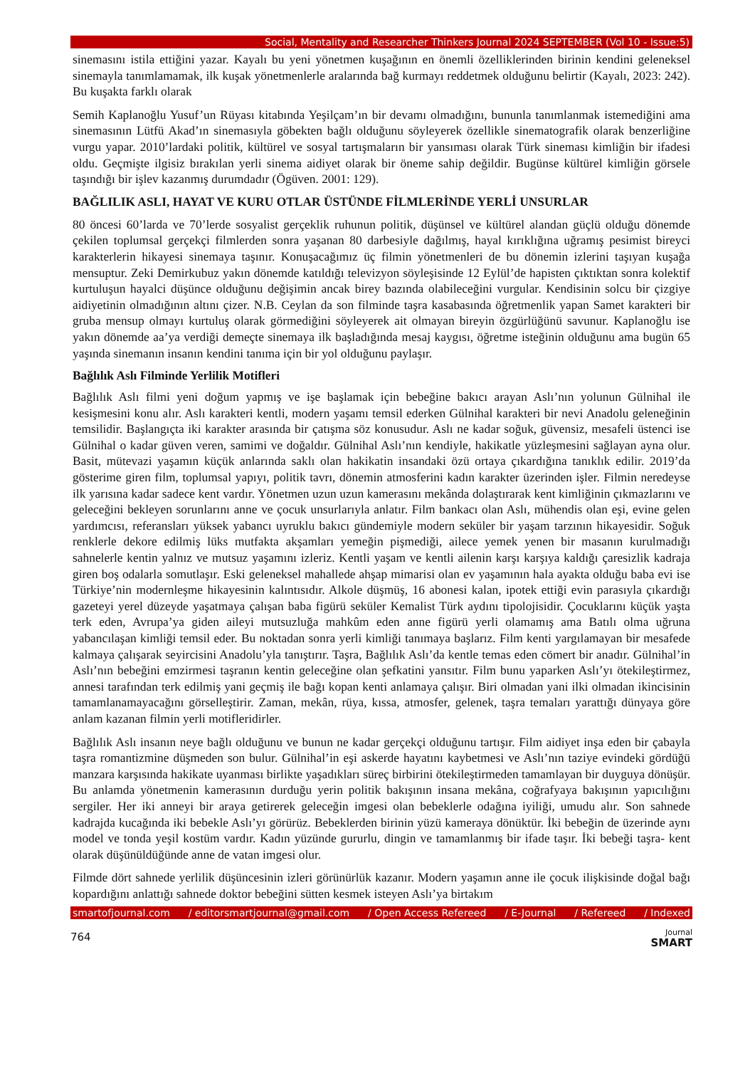Social, Mentality and Researcher Thinkers Journal 2024 SEPTEMBER (Vol 10 - Issue:5)
sinemasını istila ettiğini yazar. Kayalı bu yeni yönetmen kuşağının en önemli özelliklerinden birinin kendini geleneksel sinemayla tanımlamamak, ilk kuşak yönetmenlerle aralarında bağ kurmayı reddetmek olduğunu belirtir (Kayalı, 2023: 242). Bu kuşakta farklı olarak
Semih Kaplanoğlu Yusuf’un Rüyası kitabında Yeşilçam’ın bir devamı olmadığını, bununla tanımlanmak istemediğini ama sinemasının Lütfü Akad’ın sinemasıyla göbekten bağlı olduğunu söyleyerek özellikle sinematografik olarak benzerliğine vurgu yapar. 2010’lardaki politik, kültürel ve sosyal tartışmaların bir yansıması olarak Türk sineması kimliğin bir ifadesi oldu. Geçmişte ilgisiz bırakılan yerli sinema aidiyet olarak bir öneme sahip değildir. Bugünse kültürel kimliğin görsele taşındığı bir işlev kazanmış durumdadır (Ögüven. 2001: 129).
BAĞLILIK ASLI, HAYAT VE KURU OTLAR ÜSTÜNDE FİLMLERİNDE YERLİ UNSURLAR
80 öncesi 60’larda ve 70’lerde sosyalist gerçeklik ruhunun politik, düşünsel ve kültürel alandan güçlü olduğu dönemde çekilen toplumsal gerçekçi filmlerden sonra yaşanan 80 darbesiyle dağılmış, hayal kırıklığına uğramış pesimist bireyci karakterlerin hikayesi sinemaya taşınır. Konuşacağımız üç filmin yönetmenleri de bu dönemin izlerini taşıyan kuşağa mensuptur. Zeki Demirkubuz yakın dönemde katıldığı televizyon söyleşisinde 12 Eylül’de hapisten çıktıktan sonra kolektif kurtuluşun hayalci düşünce olduğunu değişimin ancak birey bazında olabileceğini vurgular. Kendisinin solcu bir çizgiye aidiyetinin olmadığının altını çizer. N.B. Ceylan da son filminde taşra kasabasında öğretmenlik yapan Samet karakteri bir gruba mensup olmayı kurtuluş olarak görmediğini söyleyerek ait olmayan bireyin özgürlüğünü savunur. Kaplanoğlu ise yakın dönemde aa’ya verdiği demeçte sinemaya ilk başladığında mesaj kaygısı, öğretme isteğinin olduğunu ama bugün 65 yaşında sinemanın insanın kendini tanıma için bir yol olduğunu paylaşır.
Bağlılık Aslı Filminde Yerlilik Motifleri
Bağlılık Aslı filmi yeni doğum yapmış ve işe başlamak için bebeğine bakıcı arayan Aslı’nın yolunun Gülnihal ile kesişmesini konu alır. Aslı karakteri kentli, modern yaşamı temsil ederken Gülnihal karakteri bir nevi Anadolu geleneğinin temsilidir. Başlangıçta iki karakter arasında bir çatışma söz konusudur. Aslı ne kadar soğuk, güvensiz, mesafeli üstenci ise Gülnihal o kadar güven veren, samimi ve doğaldır. Gülnihal Aslı’nın kendiyle, hakikatle yüzleşmesini sağlayan ayna olur. Basit, mütevazi yaşamın küçük anlarında saklı olan hakikatin insandaki özü ortaya çıkardığına tanıklık edilir. 2019’da gösterime giren film, toplumsal yapıyı, politik tavrı, dönemin atmosferini kadın karakter üzerinden işler. Filmin neredeyse ilk yarısına kadar sadece kent vardır. Yönetmen uzun uzun kamerasını mekânda dolaştırarak kent kimliğinin çıkmazlarını ve geleceğini bekleyen sorunlarını anne ve çocuk unsurlarıyla anlatır. Film bankacı olan Aslı, mühendis olan eşi, evine gelen yardımcısı, referansları yüksek yabancı uyruklu bakıcı gündemiyle modern seküler bir yaşam tarzının hikayesidir. Soğuk renklerle dekore edilmiş lüks mutfakta akşamları yemeğin pişmediği, ailece yemek yenen bir masanın kurulmadığı sahnelerle kentin yalnız ve mutsuz yaşamını izleriz. Kentli yaşam ve kentli ailenin karşı karşıya kaldığı çaresizlik kadraja giren boş odalarla somutlaşır. Eski geleneksel mahallede ahşap mimarisi olan ev yaşamının hala ayakta olduğu baba evi ise Türkiye’nin modernleşme hikayesinin kalıntısıdır. Alkole düşmüş, 16 abonesi kalan, ipotek ettiği evin parasıyla çıkardığı gazeteyi yerel düzeyde yaşatmaya çalışan baba figürü seküler Kemalist Türk aydını tipolojisidir. Çocuklarını küçük yaşta terk eden, Avrupa’ya giden aileyi mutsuzluğa mahkûm eden anne figürü yerli olamamış ama Batılı olma uğruna yabancılaşan kimliği temsil eder. Bu noktadan sonra yerli kimliği tanımaya başlarız. Film kenti yargılamayan bir mesafede kalmaya çalışarak seyircisini Anadolu’yla tanıştırır. Taşra, Bağlılık Aslı’da kentle temas eden cömert bir anadır. Gülnihal’in Aslı’nın bebeğini emzirmesi taşranın kentin geleceğine olan şefkatini yansıtır. Film bunu yaparken Aslı’yı ötekileştirmez, annesi tarafından terk edilmiş yani geçmiş ile bağı kopan kenti anlamaya çalışır. Biri olmadan yani ilki olmadan ikincisinin tamamlanamayacağını görselleştirir. Zaman, mekân, rüya, kıssa, atmosfer, gelenek, taşra temaları yarattığı dünyaya göre anlam kazanan filmin yerli motifleridirler.
Bağlılık Aslı insanın neye bağlı olduğunu ve bunun ne kadar gerçekçi olduğunu tartışır. Film aidiyet inşa eden bir çabayla taşra romantizmine düşmeden son bulur. Gülnihal’in eşi askerde hayatını kaybetmesi ve Aslı’nın taziye evindeki gördüğü manzara karşısında hakikate uyanması birlikte yaşadıkları süreç birbirini ötekileştirmeden tamamlayan bir duyguya dönüşür. Bu anlamda yönetmenin kamerasının durduğu yerin politik bakışının insana mekâna, coğrafyaya bakışının yapıcılığını sergiler. Her iki anneyi bir araya getirerek geleceğin imgesi olan bebeklerle odağına iyiliği, umudu alır. Son sahnede kadrajda kucağında iki bebekle Aslı’yı görürüz. Bebeklerden birinin yüzü kameraya dönüktür. İki bebeğin de üzerinde aynı model ve tonda yeşil kostüm vardır. Kadın yüzünde gururlu, dingin ve tamamlanmış bir ifade taşır. İki bebeği taşra- kent olarak düşünüldüğünde anne de vatan imgesi olur.
Filmde dört sahnede yerlilik düşüncesinin izleri görünürlük kazanır. Modern yaşamın anne ile çocuk ilişkisinde doğal bağı kopardığını anlattığı sahnede doktor bebeğini sütten kesmek isteyen Aslı’ya birtakım
smartofjournal.com / editorsmartjournal@gmail.com / Open Access Refereed / E-Journal / Refereed / Indexed
764
Journal
SMART